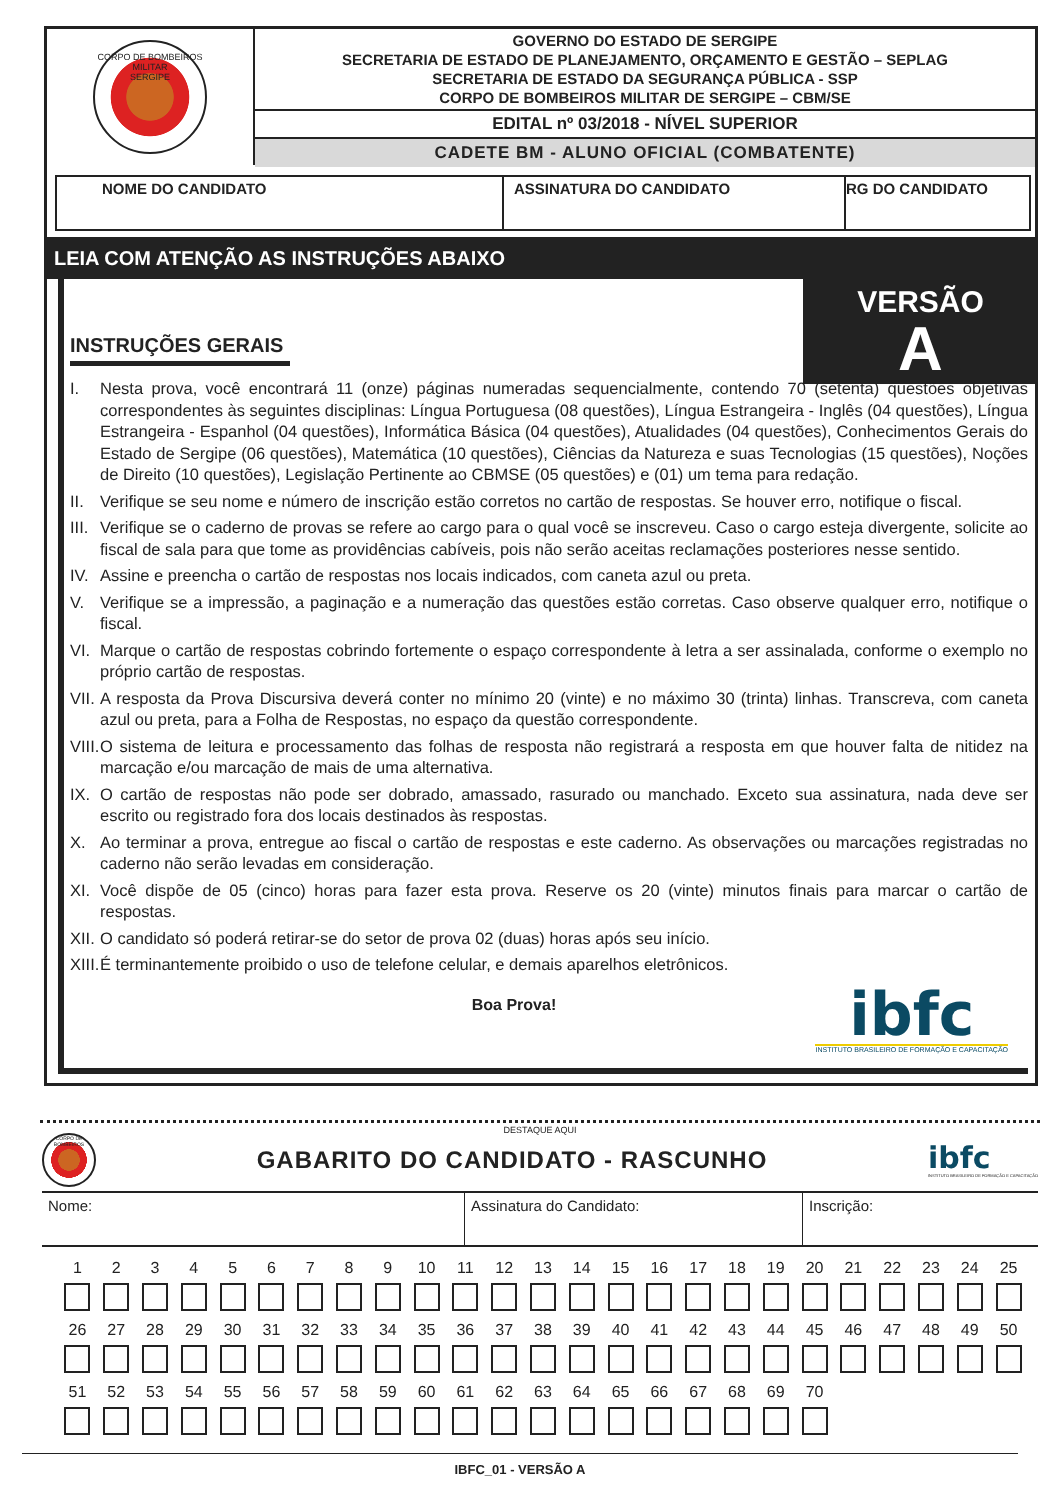CORPO DE BOMBEIROS MILITAR
SERGIPE
GOVERNO DO ESTADO DE SERGIPE
SECRETARIA DE ESTADO DE PLANEJAMENTO, ORÇAMENTO E GESTÃO – SEPLAG
SECRETARIA DE ESTADO DA SEGURANÇA PÚBLICA - SSP
CORPO DE BOMBEIROS MILITAR DE SERGIPE – CBM/SE
EDITAL nº 03/2018 - NÍVEL SUPERIOR
CADETE BM - ALUNO OFICIAL (COMBATENTE)
NOME DO CANDIDATO ASSINATURA DO CANDIDATO RG DO CANDIDATO
LEIA COM ATENÇÃO AS INSTRUÇÕES ABAIXO
VERSÃO
A
INSTRUÇÕES GERAIS
I. Nesta prova, você encontrará 11 (onze) páginas numeradas sequencialmente, contendo 70 (setenta) questões objetivas correspondentes às seguintes disciplinas: Língua Portuguesa (08 questões), Língua Estrangeira - Inglês (04 questões), Língua Estrangeira - Espanhol (04 questões), Informática Básica (04 questões), Atualidades (04 questões), Conhecimentos Gerais do Estado de Sergipe (06 questões), Matemática (10 questões), Ciências da Natureza e suas Tecnologias (15 questões), Noções de Direito (10 questões), Legislação Pertinente ao CBMSE (05 questões) e (01) um tema para redação.
II. Verifique se seu nome e número de inscrição estão corretos no cartão de respostas. Se houver erro, notifique o fiscal.
III.
Verifique se o caderno de provas se refere ao cargo para o qual você se inscreveu. Caso o cargo esteja divergente, solicite ao fiscal de sala para que tome as providências cabíveis, pois não serão aceitas reclamações posteriores nesse sentido.
IV. Assine e preencha o cartão de respostas nos locais indicados, com caneta azul ou preta.
V. Verifique se a impressão, a paginação e a numeração das questões estão corretas. Caso observe qualquer erro, notifique o fiscal.
VI. Marque o cartão de respostas cobrindo fortemente o espaço correspondente à letra a ser assinalada, conforme o exemplo no próprio cartão de respostas.
VII.
A resposta da Prova Discursiva deverá conter no mínimo 20 (vinte) e no máximo 30 (trinta) linhas. Transcreva, com caneta azul ou preta, para a Folha de Respostas, no espaço da questão correspondente.
VIII.
O sistema de leitura e processamento das folhas de resposta não registrará a resposta em que houver falta de nitidez na marcação e/ou marcação de mais de uma alternativa.
IX. O cartão de respostas não pode ser dobrado, amassado, rasurado ou manchado. Exceto sua assinatura, nada deve ser escrito ou registrado fora dos locais destinados às respostas.
X. Ao terminar a prova, entregue ao fiscal o cartão de respostas e este caderno. As observações ou marcações registradas no caderno não serão levadas em consideração.
XI. Você dispõe de 05 (cinco) horas para fazer esta prova. Reserve os 20 (vinte) minutos finais para marcar o cartão de respostas.
XII.
O candidato só poderá retirar-se do setor de prova 02 (duas) horas após seu início.
XIII.
É terminantemente proibido o uso de telefone celular, e demais aparelhos eletrônicos.
Boa Prova!
ibfc
INSTITUTO BRASILEIRO DE FORMAÇÃO E CAPACITAÇÃO
DESTAQUE AQUI
CORPO DE BOMBEIROS
GABARITO DO CANDIDATO - RASCUNHO
ibfc
INSTITUTO BRASILEIRO DE FORMAÇÃO E CAPACITAÇÃO
| Nome: | Assinatura do Candidato: | Inscrição: |
1
2
3
4
5
6
7
8
9
10
11
12
13
14
15
16
17
18
19
20
21
22
23
24
25
26
27
28
29
30
31
32
33
34
35
36
37
38
39
40
41
42
43
44
45
46
47
48
49
50
51
52
53
54
55
56
57
58
59
60
61
62
63
64
65
66
67
68
69
70
IBFC_01 - VERSÃO A